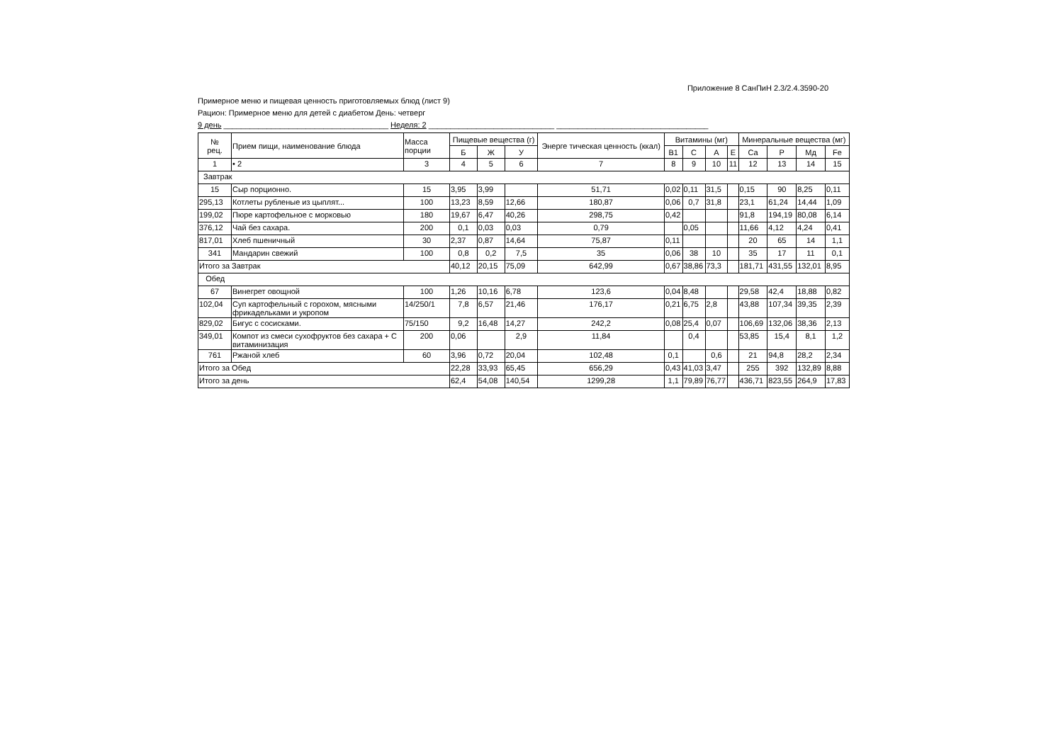Приложение 8 СанПиН 2.3/2.4.3590-20
Примерное меню и пищевая ценность приготовляемых блюд (лист 9)
Рацион: Примерное меню для детей с диабетом День: четверг
9 день ______________________________________ Неделя: 2 _____________________________ ___________________________________
| № рец. | Прием пищи, наименование блюда | Масса порции | Пищевые вещества (г) | | | Энерге тическая ценность (ккал) | Витамины (мг) | | | | Минеральные вещества (мг) | | | |
| --- | --- | --- | --- | --- | --- | --- | --- | --- | --- | --- | --- | --- | --- | --- |
| | | | Б | Ж | У | | В1 | С | А | Е | Са | Р | Мд | Fe |
| 1 | • 2 | 3 | 4 | 5 | 6 | 7 | 8 | 9 | 10 | 11 | 12 | 13 | 14 | 15 |
| Завтрак | | | | | | | | | | | | | | |
| 15 | Сыр порционно. | 15 | 3,95 | 3,99 | | 51,71 | 0,02 | 0,11 | 31,5 | | 0,15 | 90 | 8,25 | 0,11 |
| 295,13 | Котлеты рубленые из цыплят... | 100 | 13,23 | 8,59 | 12,66 | 180,87 | 0,06 | 0,7 | 31,8 | | 23,1 | 61,24 | 14,44 | 1,09 |
| 199,02 | Пюре картофельное с морковью | 180 | 19,67 | 6,47 | 40,26 | 298,75 | 0,42 | | | | 91,8 | 194,19 | 80,08 | 6,14 |
| 376,12 | Чай без сахара. | 200 | 0,1 | 0,03 | 0,03 | 0,79 | | 0,05 | | | 11,66 | 4,12 | 4,24 | 0,41 |
| 817,01 | Хлеб пшеничный | 30 | 2,37 | 0,87 | 14,64 | 75,87 | 0,11 | | | | 20 | 65 | 14 | 1,1 |
| 341 | Мандарин свежий | 100 | 0,8 | 0,2 | 7,5 | 35 | 0,06 | 38 | 10 | | 35 | 17 | 11 | 0,1 |
| Итого за Завтрак | | | 40,12 | 20,15 | 75,09 | 642,99 | 0,67 | 38,86 | 73,3 | | 181,71 | 431,55 | 132,01 | 8,95 |
| Обед | | | | | | | | | | | | | | |
| 67 | Винегрет овощной | 100 | 1,26 | 10,16 | 6,78 | 123,6 | 0,04 | 8,48 | | | 29,58 | 42,4 | 18,88 | 0,82 |
| 102,04 | Суп картофельный с горохом, мясными фрикадельками и укропом | 14/250/1 | 7,8 | 6,57 | 21,46 | 176,17 | 0,21 | 6,75 | 2,8 | | 43,88 | 107,34 | 39,35 | 2,39 |
| 829,02 | Бигус с сосисками. | 75/150 | 9,2 | 16,48 | 14,27 | 242,2 | 0,08 | 25,4 | 0,07 | | 106,69 | 132,06 | 38,36 | 2,13 |
| 349,01 | Компот из смеси сухофруктов без сахара + С витаминизация | 200 | 0,06 | | 2,9 | 11,84 | | 0,4 | | | 53,85 | 15,4 | 8,1 | 1,2 |
| 761 | Ржаной хлеб | 60 | 3,96 | 0,72 | 20,04 | 102,48 | 0,1 | | 0,6 | | 21 | 94,8 | 28,2 | 2,34 |
| Итого за Обед | | | 22,28 | 33,93 | 65,45 | 656,29 | 0,43 | 41,03 | 3,47 | | 255 | 392 | 132,89 | 8,88 |
| Итого за день | | | 62,4 | 54,08 | 140,54 | 1299,28 | 1,1 | 79,89 | 76,77 | | 436,71 | 823,55 | 264,9 | 17,83 |